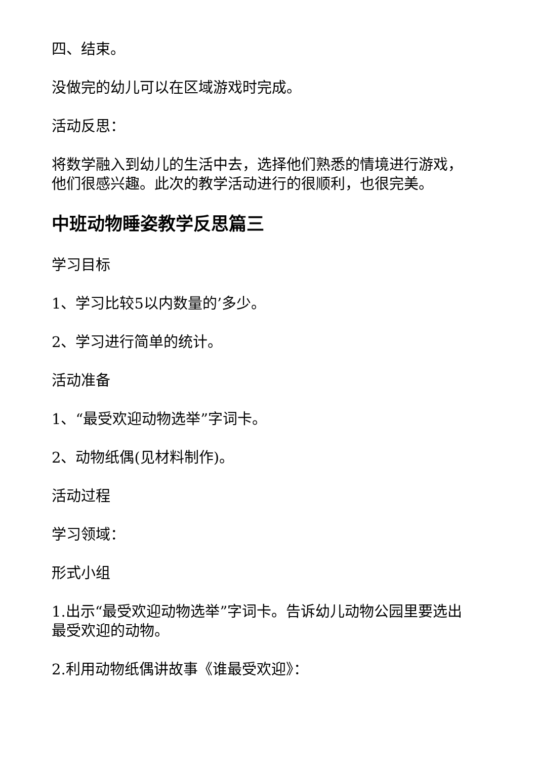四、结束。
没做完的幼儿可以在区域游戏时完成。
活动反思：
将数学融入到幼儿的生活中去，选择他们熟悉的情境进行游戏，他们很感兴趣。此次的教学活动进行的很顺利，也很完美。
中班动物睡姿教学反思篇三
学习目标
1、学习比较5以内数量的’多少。
2、学习进行简单的统计。
活动准备
1、“最受欢迎动物选举”字词卡。
2、动物纸偶(见材料制作)。
活动过程
学习领域：
形式小组
1.出示“最受欢迎动物选举”字词卡。告诉幼儿动物公园里要选出最受欢迎的动物。
2.利用动物纸偶讲故事《谁最受欢迎》：